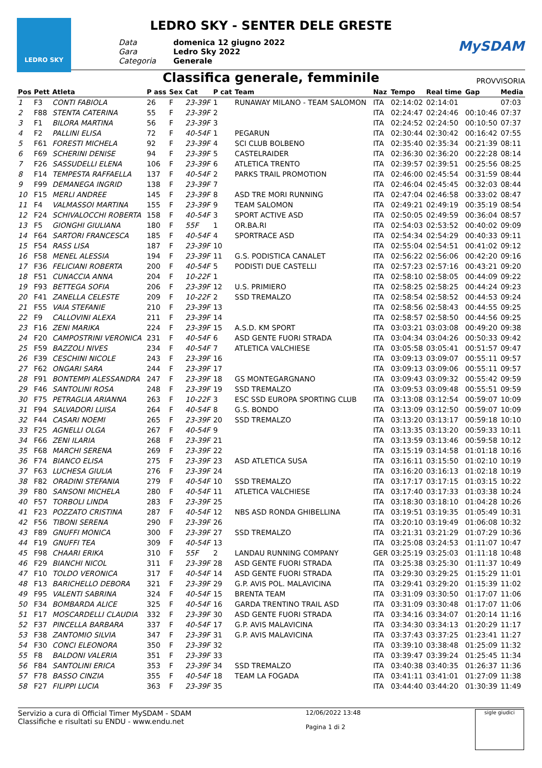LEDRO SKY
MySDAM
LEDRO SKY - SENTER DELE GRESTE
Data domenica 12 giugno 2022
Gara Ledro Sky 2022
Categoria Generale
Classifica generale, femminile PROVVISORIA
| Pos | Pett | Atleta | P ass | Sex | Cat | P cat | Team | Naz | Tempo | Real time | Gap | Media |
| --- | --- | --- | --- | --- | --- | --- | --- | --- | --- | --- | --- | --- |
| 1 | F3 | CONTI FABIOLA | 26 | F | 23-39F | 1 | RUNAWAY MILANO - TEAM SALOMON | ITA | 02:14:02 | 02:14:01 | | 07:03 |
| 2 | F88 | STENTA CATERINA | 55 | F | 23-39F | 2 | | ITA | 02:24:47 | 02:24:46 | 00:10:46 | 07:37 |
| 3 | F1 | BILORA MARTINA | 56 | F | 23-39F | 3 | | ITA | 02:24:52 | 02:24:50 | 00:10:50 | 07:37 |
| 4 | F2 | PALLINI ELISA | 72 | F | 40-54F | 1 | PEGARUN | ITA | 02:30:44 | 02:30:42 | 00:16:42 | 07:55 |
| 5 | F61 | FORESTI MICHELA | 92 | F | 23-39F | 4 | SCI CLUB BOLBENO | ITA | 02:35:40 | 02:35:34 | 00:21:39 | 08:11 |
| 6 | F69 | SCHERINI DENISE | 94 | F | 23-39F | 5 | CASTELRAIDER | ITA | 02:36:30 | 02:36:20 | 00:22:28 | 08:14 |
| 7 | F26 | SASSUDELLI ELENA | 106 | F | 23-39F | 6 | ATLETICA TRENTO | ITA | 02:39:57 | 02:39:51 | 00:25:56 | 08:25 |
| 8 | F14 | TEMPESTA RAFFAELLA | 137 | F | 40-54F | 2 | PARKS TRAIL PROMOTION | ITA | 02:46:00 | 02:45:54 | 00:31:59 | 08:44 |
| 9 | F99 | DEMANEGA INGRID | 138 | F | 23-39F | 7 | | ITA | 02:46:04 | 02:45:45 | 00:32:03 | 08:44 |
| 10 | F15 | MERLI ANDREE | 145 | F | 23-39F | 8 | ASD TRE MORI RUNNING | ITA | 02:47:04 | 02:46:58 | 00:33:02 | 08:47 |
| 11 | F4 | VALMASSOI MARTINA | 155 | F | 23-39F | 9 | TEAM SALOMON | ITA | 02:49:21 | 02:49:19 | 00:35:19 | 08:54 |
| 12 | F24 | SCHIVALOCCHI ROBERTA | 158 | F | 40-54F | 3 | SPORT ACTIVE ASD | ITA | 02:50:05 | 02:49:59 | 00:36:04 | 08:57 |
| 13 | F5 | GIONGHI GIULIANA | 180 | F | 55F | 1 | OR.BA.RI | ITA | 02:54:03 | 02:53:52 | 00:40:02 | 09:09 |
| 14 | F64 | SARTORI FRANCESCA | 185 | F | 40-54F | 4 | SPORTRACE ASD | ITA | 02:54:34 | 02:54:29 | 00:40:33 | 09:11 |
| 15 | F54 | RASS LISA | 187 | F | 23-39F | 10 | | ITA | 02:55:04 | 02:54:51 | 00:41:02 | 09:12 |
| 16 | F58 | MENEL ALESSIA | 194 | F | 23-39F | 11 | G.S. PODISTICA CANALET | ITA | 02:56:22 | 02:56:06 | 00:42:20 | 09:16 |
| 17 | F36 | FELICIANI ROBERTA | 200 | F | 40-54F | 5 | PODISTI DUE CASTELLI | ITA | 02:57:23 | 02:57:16 | 00:43:21 | 09:20 |
| 18 | F51 | CUNACCIA ANNA | 204 | F | 10-22F | 1 | | ITA | 02:58:10 | 02:58:05 | 00:44:09 | 09:22 |
| 19 | F93 | BETTEGA SOFIA | 206 | F | 23-39F | 12 | U.S. PRIMIERO | ITA | 02:58:25 | 02:58:25 | 00:44:24 | 09:23 |
| 20 | F41 | ZANELLA CELESTE | 209 | F | 10-22F | 2 | SSD TREMALZO | ITA | 02:58:54 | 02:58:52 | 00:44:53 | 09:24 |
| 21 | F55 | VAIA STEFANIE | 210 | F | 23-39F | 13 | | ITA | 02:58:56 | 02:58:43 | 00:44:55 | 09:25 |
| 22 | F9 | CALLOVINI ALEXA | 211 | F | 23-39F | 14 | | ITA | 02:58:57 | 02:58:50 | 00:44:56 | 09:25 |
| 23 | F16 | ZENI MARIKA | 224 | F | 23-39F | 15 | A.S.D. KM SPORT | ITA | 03:03:21 | 03:03:08 | 00:49:20 | 09:38 |
| 24 | F20 | CAMPOSTRINI VERONICA | 231 | F | 40-54F | 6 | ASD GENTE FUORI STRADA | ITA | 03:04:34 | 03:04:26 | 00:50:33 | 09:42 |
| 25 | F59 | BAZZOLI NIVES | 234 | F | 40-54F | 7 | ATLETICA VALCHIESE | ITA | 03:05:58 | 03:05:41 | 00:51:57 | 09:47 |
| 26 | F39 | CESCHINI NICOLE | 243 | F | 23-39F | 16 | | ITA | 03:09:13 | 03:09:07 | 00:55:11 | 09:57 |
| 27 | F62 | ONGARI SARA | 244 | F | 23-39F | 17 | | ITA | 03:09:13 | 03:09:06 | 00:55:11 | 09:57 |
| 28 | F91 | BONTEMPI ALESSANDRA | 247 | F | 23-39F | 18 | GS MONTEGARGNANO | ITA | 03:09:43 | 03:09:32 | 00:55:42 | 09:59 |
| 29 | F46 | SANTOLINI ROSA | 248 | F | 23-39F | 19 | SSD TREMALZO | ITA | 03:09:53 | 03:09:48 | 00:55:51 | 09:59 |
| 30 | F75 | PETRAGLIA ARIANNA | 263 | F | 10-22F | 3 | ESC SSD EUROPA SPORTING CLUB | ITA | 03:13:08 | 03:12:54 | 00:59:07 | 10:09 |
| 31 | F94 | SALVADORI LUISA | 264 | F | 40-54F | 8 | G.S. BONDO | ITA | 03:13:09 | 03:12:50 | 00:59:07 | 10:09 |
| 32 | F44 | CASARI NOEMI | 265 | F | 23-39F | 20 | SSD TREMALZO | ITA | 03:13:20 | 03:13:17 | 00:59:18 | 10:10 |
| 33 | F25 | AGNELLI OLGA | 267 | F | 40-54F | 9 | | ITA | 03:13:35 | 03:13:20 | 00:59:33 | 10:11 |
| 34 | F66 | ZENI ILARIA | 268 | F | 23-39F | 21 | | ITA | 03:13:59 | 03:13:46 | 00:59:58 | 10:12 |
| 35 | F68 | MARCHI SERENA | 269 | F | 23-39F | 22 | | ITA | 03:15:19 | 03:14:58 | 01:01:18 | 10:16 |
| 36 | F74 | BIANCO ELISA | 275 | F | 23-39F | 23 | ASD ATLETICA SUSA | ITA | 03:16:11 | 03:15:50 | 01:02:10 | 10:19 |
| 37 | F63 | LUCHESA GIULIA | 276 | F | 23-39F | 24 | | ITA | 03:16:20 | 03:16:13 | 01:02:18 | 10:19 |
| 38 | F82 | ORADINI STEFANIA | 279 | F | 40-54F | 10 | SSD TREMALZO | ITA | 03:17:17 | 03:17:15 | 01:03:15 | 10:22 |
| 39 | F80 | SANSONI MICHELA | 280 | F | 40-54F | 11 | ATLETICA VALCHIESE | ITA | 03:17:40 | 03:17:33 | 01:03:38 | 10:24 |
| 40 | F57 | TORBOLI LINDA | 283 | F | 23-39F | 25 | | ITA | 03:18:30 | 03:18:10 | 01:04:28 | 10:26 |
| 41 | F23 | POZZATO CRISTINA | 287 | F | 40-54F | 12 | NBS ASD RONDA GHIBELLINA | ITA | 03:19:51 | 03:19:35 | 01:05:49 | 10:31 |
| 42 | F56 | TIBONI SERENA | 290 | F | 23-39F | 26 | | ITA | 03:20:10 | 03:19:49 | 01:06:08 | 10:32 |
| 43 | F89 | GNUFFI MONICA | 300 | F | 23-39F | 27 | SSD TREMALZO | ITA | 03:21:31 | 03:21:29 | 01:07:29 | 10:36 |
| 44 | F19 | GNUFFI TEA | 309 | F | 40-54F | 13 | | ITA | 03:25:08 | 03:24:53 | 01:11:07 | 10:47 |
| 45 | F98 | CHAARI ERIKA | 310 | F | 55F | 2 | LANDAU RUNNING COMPANY | GER | 03:25:19 | 03:25:03 | 01:11:18 | 10:48 |
| 46 | F29 | BIANCHI NICOL | 311 | F | 23-39F | 28 | ASD GENTE FUORI STRADA | ITA | 03:25:38 | 03:25:30 | 01:11:37 | 10:49 |
| 47 | F10 | TOLDO VERONICA | 317 | F | 40-54F | 14 | ASD GENTE FUORI STRADA | ITA | 03:29:30 | 03:29:25 | 01:15:29 | 11:01 |
| 48 | F13 | BARICHELLO DEBORA | 321 | F | 23-39F | 29 | G.P. AVIS POL. MALAVICINA | ITA | 03:29:41 | 03:29:20 | 01:15:39 | 11:02 |
| 49 | F95 | VALENTI SABRINA | 324 | F | 40-54F | 15 | BRENTA TEAM | ITA | 03:31:09 | 03:30:50 | 01:17:07 | 11:06 |
| 50 | F34 | BOMBARDA ALICE | 325 | F | 40-54F | 16 | GARDA TRENTINO TRAIL ASD | ITA | 03:31:09 | 03:30:48 | 01:17:07 | 11:06 |
| 51 | F17 | MOSCARDELLI CLAUDIA | 332 | F | 23-39F | 30 | ASD GENTE FUORI STRADA | ITA | 03:34:16 | 03:34:07 | 01:20:14 | 11:16 |
| 52 | F37 | PINCELLA BARBARA | 337 | F | 40-54F | 17 | G.P. AVIS MALAVICINA | ITA | 03:34:30 | 03:34:13 | 01:20:29 | 11:17 |
| 53 | F38 | ZANTOMIO SILVIA | 347 | F | 23-39F | 31 | G.P. AVIS MALAVICINA | ITA | 03:37:43 | 03:37:25 | 01:23:41 | 11:27 |
| 54 | F30 | CONCI ELEONORA | 350 | F | 23-39F | 32 | | ITA | 03:39:10 | 03:38:48 | 01:25:09 | 11:32 |
| 55 | F8 | BALDONI VALERIA | 351 | F | 23-39F | 33 | | ITA | 03:39:47 | 03:39:24 | 01:25:45 | 11:34 |
| 56 | F84 | SANTOLINI ERICA | 353 | F | 23-39F | 34 | SSD TREMALZO | ITA | 03:40:38 | 03:40:35 | 01:26:37 | 11:36 |
| 57 | F78 | BASSO CINZIA | 355 | F | 40-54F | 18 | TEAM LA FOGADA | ITA | 03:41:11 | 03:41:01 | 01:27:09 | 11:38 |
| 58 | F27 | FILIPPI LUCIA | 363 | F | 23-39F | 35 | | ITA | 03:44:40 | 03:44:20 | 01:30:39 | 11:49 |
Servizio a cura di Official Timer MySDAM - SDAM
Classifiche e risultati su ENDU - www.endu.net
12/06/2022 13:48
Pagina 1 di 2
sigle giudici